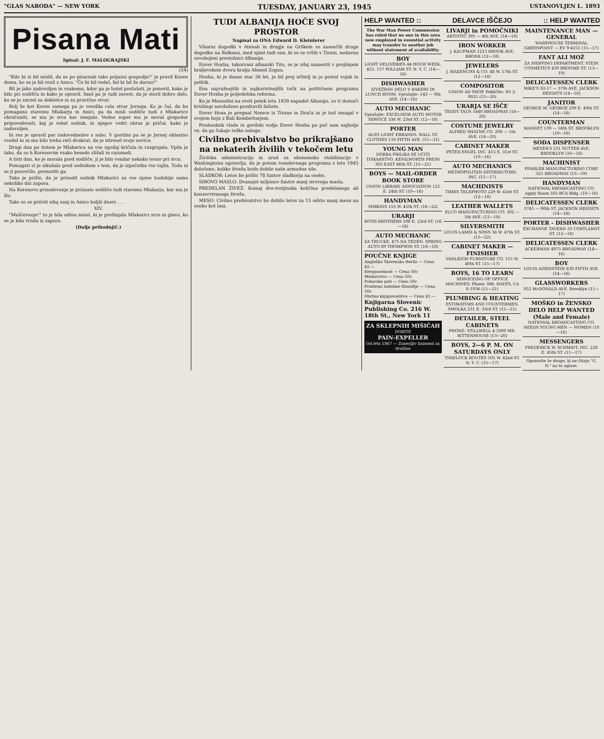"GLAS NARODA" — NEW YORK TUESDAY, JANUARY 23, 1945 USTANOVLJEN L. 1893
Pisana Mati
Spisal: J. F. MALOGRAJSKI
(54)
"Kdo bi si bil mislil, da so po pisarnah tako prijazni gospodje!" je pravil Koren doma, ko se je bil vrnil z Anico. "Če bi bil vedel, šel bi bil že davno!"
Bil je jako zadovoljen in vsakemu, kdor ga je hotel poslušati, je ponovil, kako je bilo pri sodišču in kako je opravil. Imel pa je tudi zavest, da je storil dobro delo, ko se je zavzel za dekletce in za pravično stvar.
Bolj še kot Koren samega pa je veselila cela stvar Jerneja. Ko je čul, da bo pomagano staremu Mlakarju in Anici, pa da misli sodišče tudi z Mlakarico obračuniti, se mu je srce kar smejalo. Vedno zopet mu je moral gospodar pripovedovati, kaj je rekel sodnik, in njegov vedri obraz je pričal, kako je zadovoljen.
In res je spravil par radovednežev s sabo. V gostilni pa se je Jernej oblastno vsedel in ni mu bilo treba reči dvakrat, da je iztresel svoje novice.
Drugi dan po tistem je Mlakarica na vse zgodaj kričala in razgrajala. Vpila je tako, da so h Korenovim vsako besedo slišali in razumeli.
A tisti dan, ko je morala pred sodišče, ji je bilo vendar nekako tesno pri srcu.
Pomagati si je izkušala pred sodnikom s tem, da je izpočetka vse tajila. Toda ni se ji posrečilo, premotiti ga.
Tako je prišlo, da je prisodil sodnik Mlakarici za vse njene hudobije samo nekoliko dni zapora.
Na Korenovo prizadevanje je priznalo sodišče tudi staremu Mlakarju, kar mu je šlo.
Tako so se pričeli zdaj zanj in Anico boljši dnevi . . .
XIV.
"Maščevanje!" to je bila edina misel, ki je prešinjala Mlakarici srce in glavo, ko se je bila vrnila iz zapora.
(Dalje prihodnjič.)
TUDI ALBANIJA HOČE SVOJ PROSTOR
Napisal za ONA Edward D. Kleinlerer
Viharni dogodki v Atenah in drugje na Grškem so zasenčili druge dogodke na Balkanu, med njimi tudi one, ki so se vršili v Tirani, nedavno osvobojeni prestolnici Albanije.
Enver Hoxha, takozvani albanski Tito, se je zdaj namestil v prejšnjem kraljevskem dvoru kralja Ahmed Zogua.
Hoxha, ki je danes star 36 let, je bil prej učitelj in je postal vojak in politik.
Ena najvažnejših in najkoristnejših točk na političnem programu Enver Hoxha je poljedelska reforma.
Ko je Mussolini na sveti petek leta 1939 napadel Albanijo, so ti domači kvizlingi navdušeno pozdravili fašiste.
Enver Hoxa je pregnal Nemce iz Tirane in Drača in je tud zmagal v svojem boju z Bali Kombettarjem.
Predsednik vlade in gerilski vodja Enver Hoxha pa pač sam najbolje ve, da ga čakajo težke naloge.
Civilno prebivalstvo bo prikrajšano na nekaterih živilih v tekočem letu
Živilska administracija in urad za ekonomsko stabilizacijo v Washingtonu ugotavlja, da je potom tozadevnega programa z leto 1945 določeno, koliko živeža bodo dobile naše armadne sile.
SLADKOR: Letos bo prišlo 78 funtov sladkorja na osebo.
SIROVO MASLO: Dvanajst miljonov funtov manj sirovega masla.
PREDELAN ŽIVEŽ: Komaj dve-tretjinska količina predelanega ali konzerviranega živeža.
MESO: Civilno prebivalstvo bo dobilo letos za 15 odsto manj mesa na osebo kot lani.
HELP WANTED :: DELAVCE IŠČEJO:: HELP WANTED
The War Man Power Commission has ruled that no one in this area now employed in essential activity may transfer to another job without statement of availability.
BOY
LIGHT DELIVERIES 44 HOUR WEEK, $25. 157 WILLIAM ST. N. Y. C. (14—16)
DISHWASHER
IZVEŽBAN DELO V BAKERY IN LUNCH ROOM. Vprašajte: 143 — 9th AVE. (14—16)
AUTO MECHANIC
Vprašajte: EXCELSIOR AUTO MOTOR SERVICE 336 W. 23rd ST. (12—18)
PORTER
ALSO LIGHT ERRANDS. WALL ST. CLOTHES 110 FIFTH AVE. (15—21)
YOUNG MAN
DOBRA PRILIKA SE UČITI TISKARSTVO. KENILWORTH PRESS 305 EAST 46th ST. (15—21)
BOYS — MAIL-ORDER BOOK STORE
UNION LIBRARY ASSOCIATION 121 E. 24th ST. (10—16)
HANDYMAN
SIMKINS 155 W. 45th ST. (16—22)
URARJI
ROTH BROTHERS 106 E. 23rd ST. (16—18)
AUTO MECHANIC
ZA TRUCKE. $75 NA TEDEN. SPRING AUTO 89 THOMPSON ST. (16—18)
POUČNE KNJIGE
Angleško Slovensko Berilo — Cena $2.—
Brezposelnost — Cena 50c
Mlekarstvo — Cena 50c
Pohorske poti — Cena 50c
Problemi sodobne filozofije — Cena 50c
Obrtno knjigovodstvo — Cena $1.—
Knjigarna Slovenic Publishing Co. 216 W. 18th St., New York 11
ZA SKLEPNIH MIŠIČAH
DOBITE
PAIN-EXPELLER
Od leta 1867 — Zanesljiv liniment za družine
LIVARJI in POMOČNIKI
ARTISTIC 395 — 4th AVE. (14—16)
IRON WORKER
J. KAUFMAN 1213 BROOK AVE. BRONX (12—18)
JEWELERS
J. MAXENCHS & CO. 48 W. 57th ST. (12—18)
COMPOSITOR
UNION AD SHOP. Pokličite: WI 2-9021 (13—20)
URARJA SE IŠČE
TEDDY TAUS 1440 BROADWAY (14—20)
COSTUME JEWELRY
ALFRED SHAYNE CO. 298 — 5th AVE. (14—20)
CABINET MAKER
PETER ENGEL INC. 415 E. 31st ST. (10—16)
AUTO MECHANICS
METROPOLITAN DISTRIBUTORS, INC. (11—17)
MACHINISTS
TIMES TELEPHOTO 229 W. 43rd ST. (12—18)
LEATHER WALLETS
ELCO MANUFACTURING CO. 302 — 5th AVE. (12—18)
SILVERSMITH
LOUIS LAMIS & SONS 36 W. 47th ST. (15—22)
CABINET MAKER — FINISHER
VANLEIGH FURNITURE CO. 115 W. 40th ST. (15—17)
BOYS, 16 TO LEARN
SERVICEING OF OFFICE MACHINES. Phone: MR. HAYES, CA 6-1936 (15—21)
PLUMBING & HEATING
ESTIMATORS AND COUNTERMEN. SMOLKA 231 E. 33rd ST. (15—21)
DETAILER, STEEL CABINETS
PHONE: STILLWELL 4-3300 MR. RITTENHOUSE (13—20)
BOYS, 2—6 P. M. ON SATURDAYS ONLY
TIMELOCK ROUTES 505 W. 42nd ST. N. Y. C. (15—17)
MAINTENANCE MAN — GENERAL
WAREHOUSE TERMINAL GREENPOINT — EV 9-4151 (15—17)
FANT ALI MOŽ
ZA SHIPPING DEPARTMENT. STEIN COSMETICS 430 BROOME ST. (13—19)
DELICATESSEN CLERK
MIKE'S 82-17 — 37th AVE. JACKSON HEIGHTS (14—16)
JANITOR
GEORGE M. GEORGE 209 E. 40th ST. (14—16)
COUNTERMAN
MAGNET 139 — 58th ST. BROOKLYN (10—16)
SODA DISPENSER
MEYER'S 531 SUTTER AVE. BROOKLYN (10—16)
MACHINIST
PFAHLER MANUFACTURING CORP. 325 BROADWAY (13—19)
HANDYMAN
NATIONAL BROADCASTING CO. Apply Room 505 RCA Bldg. (10—16)
DELICATESSEN CLERK
3745 — 90th ST. JACKSON HEIGHTS (14—16)
PORTER - DISHWASHER
EXCHANGE TAVERN 33 CORTLANDT ST. (12—18)
DELICATESSEN CLERK
ACKERMAN 4975 BROADWAY (14—16)
BOY
LOUIS AISENSTEIN 630 FIFTH AVE. (14—16)
GLASSWORKERS
852 McDONALD AVE. Brooklyn (11—17)
MOŠKO in ŽENSKO DELO HELP WANTED (Male and Female)
NATIONAL BROADCASTING CO. NEEDS YOUNG MEN — WOMEN (10—16)
MESSENGERS
FREDERICK W. SCHMIDT, INC. 228 E. 45th ST. (11—17)
Opozorite še druge, ki ne čitajo "G. N." na te oglase.